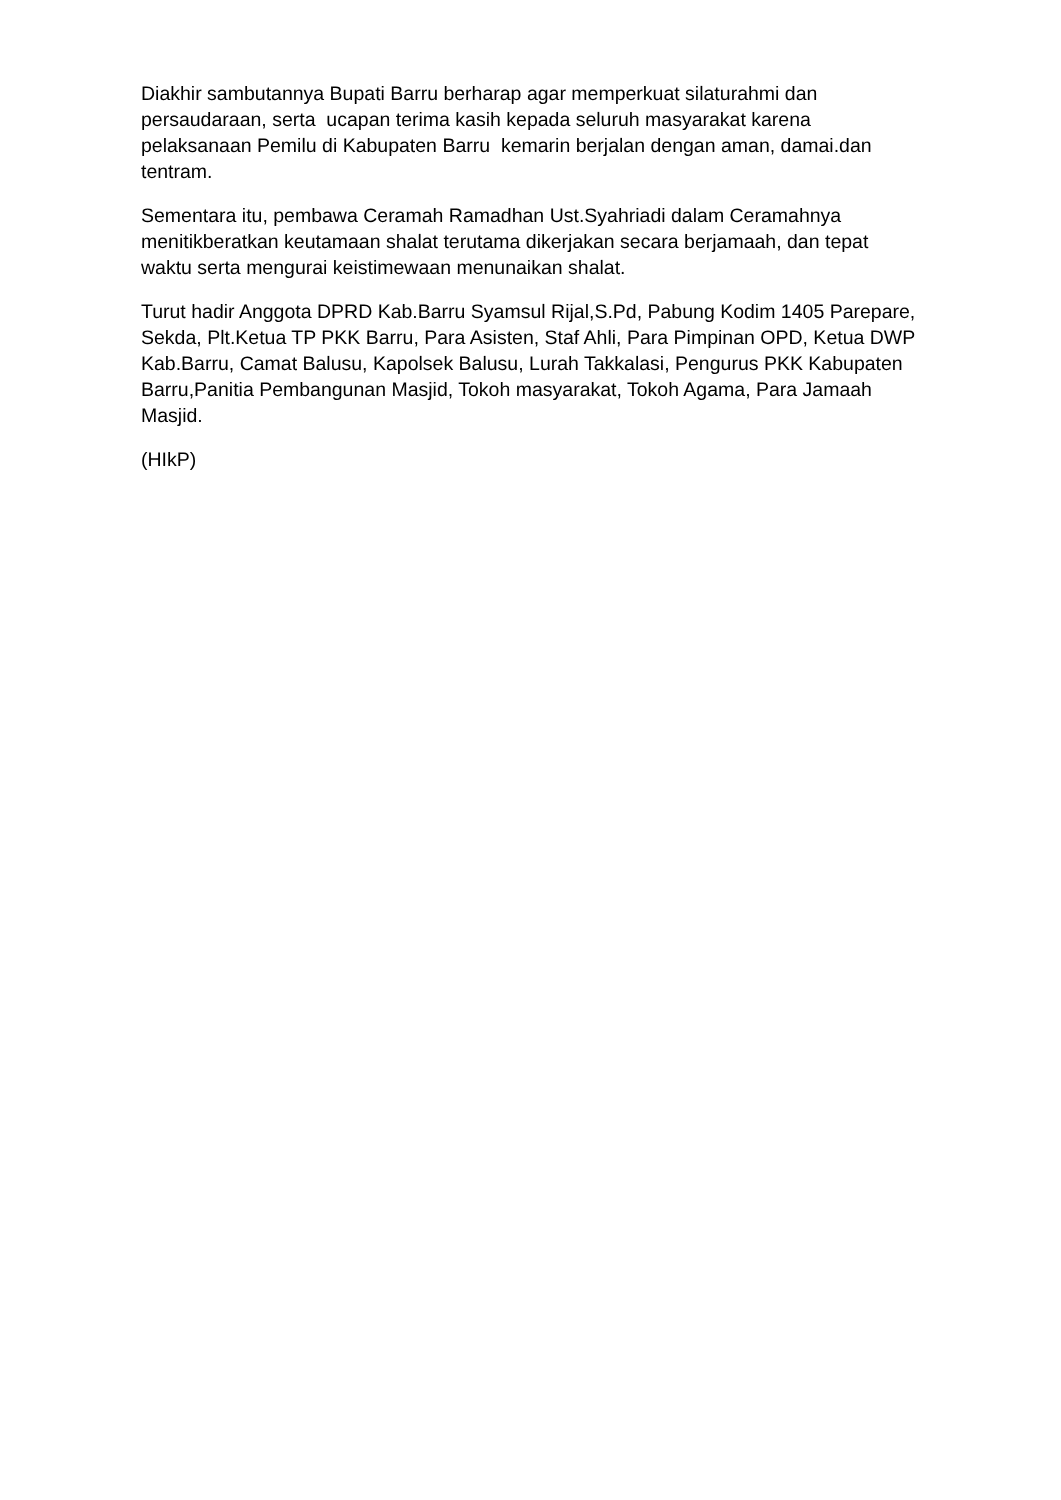Diakhir sambutannya Bupati Barru berharap agar memperkuat silaturahmi dan persaudaraan, serta ucapan terima kasih kepada seluruh masyarakat karena pelaksanaan Pemilu di Kabupaten Barru kemarin berjalan dengan aman, damai.dan tentram.
Sementara itu, pembawa Ceramah Ramadhan Ust.Syahriadi dalam Ceramahnya menitikberatkan keutamaan shalat terutama dikerjakan secara berjamaah, dan tepat waktu serta mengurai keistimewaan menunaikan shalat.
Turut hadir Anggota DPRD Kab.Barru Syamsul Rijal,S.Pd, Pabung Kodim 1405 Parepare, Sekda, Plt.Ketua TP PKK Barru, Para Asisten, Staf Ahli, Para Pimpinan OPD, Ketua DWP Kab.Barru, Camat Balusu, Kapolsek Balusu, Lurah Takkalasi, Pengurus PKK Kabupaten Barru,Panitia Pembangunan Masjid, Tokoh masyarakat, Tokoh Agama, Para Jamaah Masjid.
(HIkP)